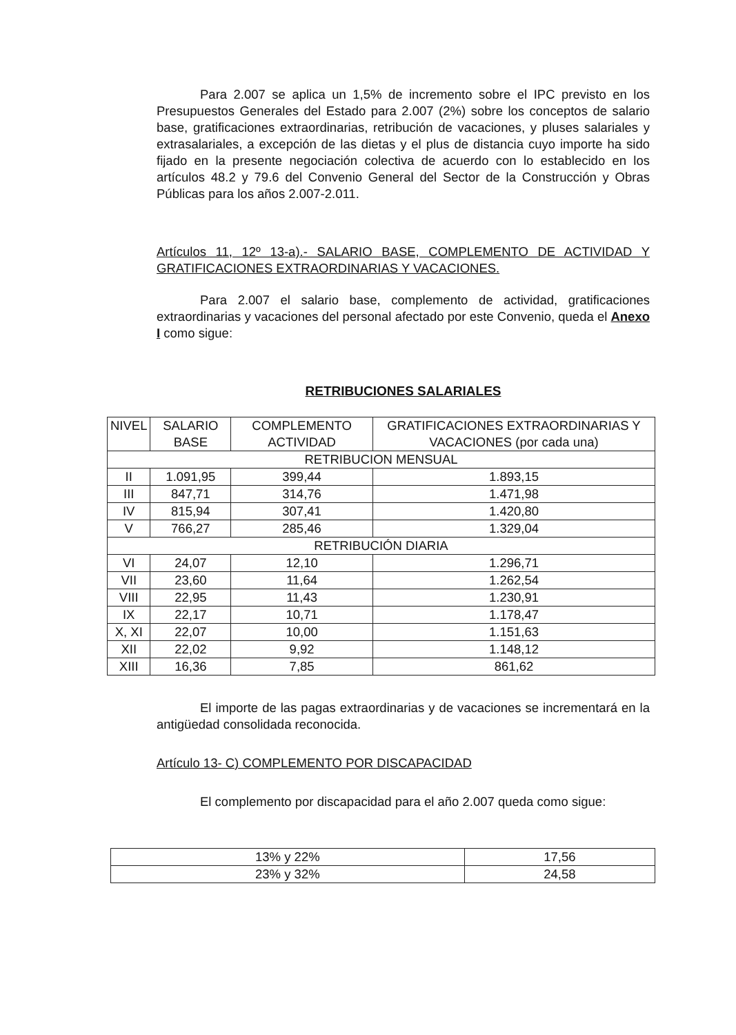Para 2.007 se aplica un 1,5% de incremento sobre el IPC previsto en los Presupuestos Generales del Estado para 2.007 (2%) sobre los conceptos de salario base, gratificaciones extraordinarias, retribución de vacaciones, y pluses salariales y extrasalariales, a excepción de las dietas y el plus de distancia cuyo importe ha sido fijado en la presente negociación colectiva de acuerdo con lo establecido en los artículos 48.2 y 79.6 del Convenio General del Sector de la Construcción y Obras Públicas para los años 2.007-2.011.
Artículos 11, 12º 13-a).- SALARIO BASE, COMPLEMENTO DE ACTIVIDAD Y GRATIFICACIONES EXTRAORDINARIAS Y VACACIONES.
Para 2.007 el salario base, complemento de actividad, gratificaciones extraordinarias y vacaciones del personal afectado por este Convenio, queda el Anexo I como sigue:
RETRIBUCIONES SALARIALES
| NIVEL | SALARIO BASE | COMPLEMENTO ACTIVIDAD | GRATIFICACIONES EXTRAORDINARIAS Y VACACIONES (por cada una) |
| --- | --- | --- | --- |
| RETRIBUCION MENSUAL | | | |
| II | 1.091,95 | 399,44 | 1.893,15 |
| III | 847,71 | 314,76 | 1.471,98 |
| IV | 815,94 | 307,41 | 1.420,80 |
| V | 766,27 | 285,46 | 1.329,04 |
| RETRIBUCIÓN DIARIA | | | |
| VI | 24,07 | 12,10 | 1.296,71 |
| VII | 23,60 | 11,64 | 1.262,54 |
| VIII | 22,95 | 11,43 | 1.230,91 |
| IX | 22,17 | 10,71 | 1.178,47 |
| X, XI | 22,07 | 10,00 | 1.151,63 |
| XII | 22,02 | 9,92 | 1.148,12 |
| XIII | 16,36 | 7,85 | 861,62 |
El importe de las pagas extraordinarias y de vacaciones se incrementará en la antigüedad consolidada reconocida.
Artículo 13- C) COMPLEMENTO POR DISCAPACIDAD
El complemento por discapacidad para el año 2.007 queda como sigue:
| 13% y 22% | 17,56 |
| 23% y 32% | 24,58 |